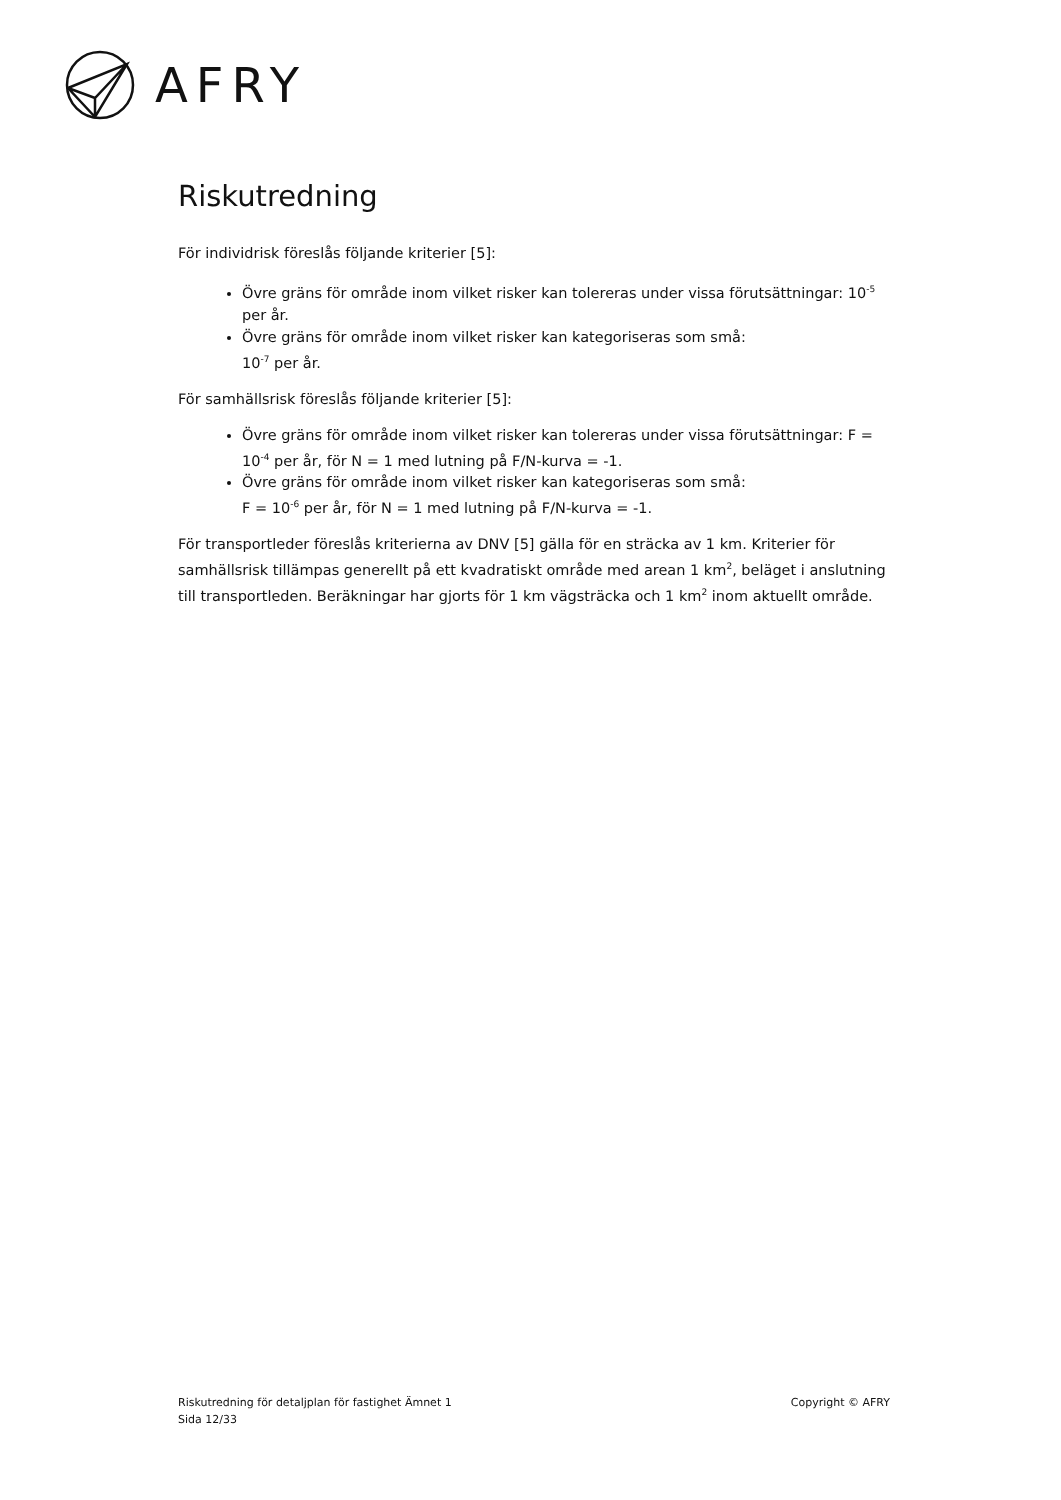AFRY
Riskutredning
För individrisk föreslås följande kriterier [5]:
Övre gräns för område inom vilket risker kan tolereras under vissa förutsättningar: 10<sup>-5</sup> per år.
Övre gräns för område inom vilket risker kan kategoriseras som små:
10<sup>-7</sup> per år.
För samhällsrisk föreslås följande kriterier [5]:
Övre gräns för område inom vilket risker kan tolereras under vissa förutsättningar: F = 10<sup>-4</sup> per år, för N = 1 med lutning på F/N-kurva = -1.
Övre gräns för område inom vilket risker kan kategoriseras som små:
F = 10<sup>-6</sup> per år, för N = 1 med lutning på F/N-kurva = -1.
För transportleder föreslås kriterierna av DNV [5] gälla för en sträcka av 1 km. Kriterier för samhällsrisk tillämpas generellt på ett kvadratiskt område med arean 1 km<sup>2</sup>, beläget i anslutning till transportleden. Beräkningar har gjorts för 1 km vägsträcka och 1 km<sup>2</sup> inom aktuellt område.
Riskutredning för detaljplan för fastighet Ämnet 1
Sida 12/33
Copyright © AFRY